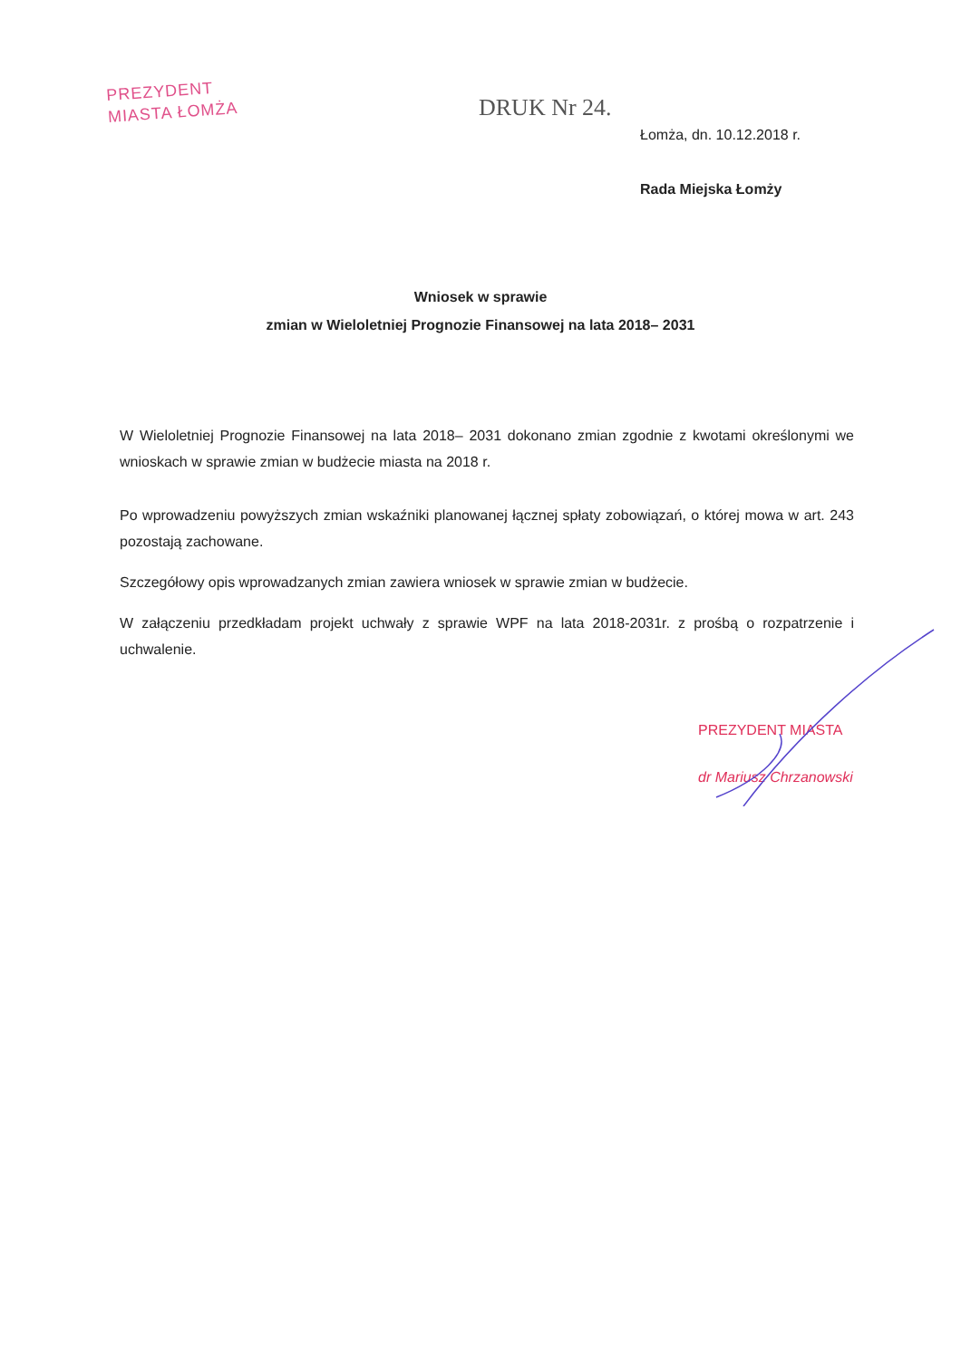PREZYDENT
MIASTA ŁOMŻA
DRUK Nr 24.
Łomża, dn. 10.12.2018 r.
Rada Miejska Łomży
Wniosek w sprawie
zmian w Wieloletniej Prognozie Finansowej na lata 2018– 2031
W Wieloletniej Prognozie Finansowej na lata 2018– 2031 dokonano zmian zgodnie z kwotami określonymi we wnioskach w sprawie zmian w budżecie miasta na 2018 r.
Po wprowadzeniu powyższych zmian wskaźniki planowanej łącznej spłaty zobowiązań, o której mowa w art. 243 pozostają zachowane.
Szczegółowy opis wprowadzanych zmian zawiera wniosek w sprawie zmian w budżecie.
W załączeniu przedkładam projekt uchwały z sprawie WPF na lata 2018-2031r. z prośbą o rozpatrzenie i uchwalenie.
PREZYDENT MIASTA
dr Mariusz Chrzanowski